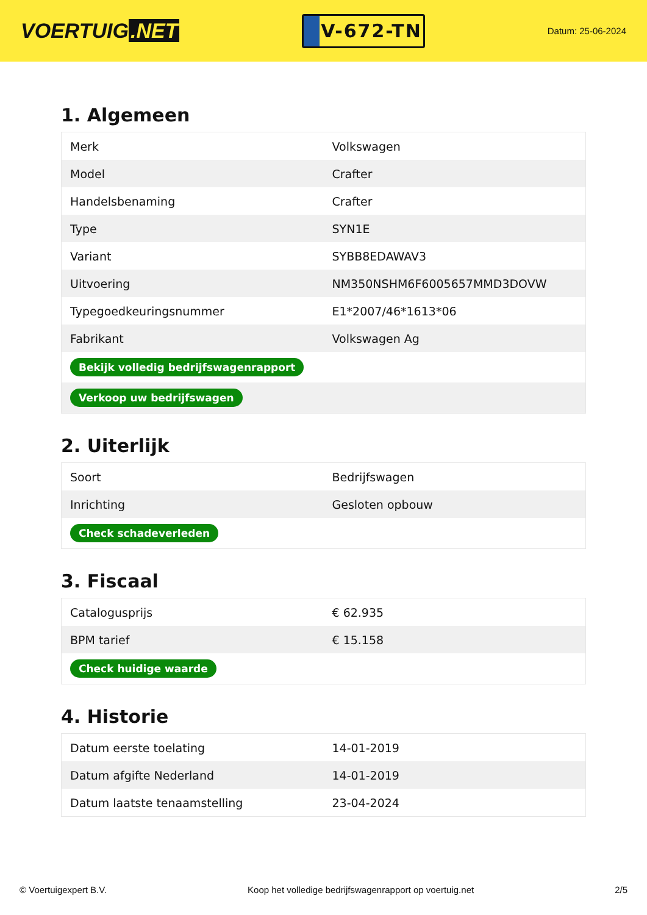VOERTUIG.NET
V-672-TN
Datum: 25-06-2024
1. Algemeen
| Merk | Volkswagen |
| Model | Crafter |
| Handelsbenaming | Crafter |
| Type | SYN1E |
| Variant | SYBB8EDAWAV3 |
| Uitvoering | NM350NSHM6F6005657MMD3DOVW |
| Typegoedkeuringsnummer | E1*2007/46*1613*06 |
| Fabrikant | Volkswagen Ag |
| Bekijk volledig bedrijfswagenrapport | |
| Verkoop uw bedrijfswagen | |
2. Uiterlijk
| Soort | Bedrijfswagen |
| Inrichting | Gesloten opbouw |
| Check schadeverleden | |
3. Fiscaal
| Catalogusprijs | € 62.935 |
| BPM tarief | € 15.158 |
| Check huidige waarde | |
4. Historie
| Datum eerste toelating | 14-01-2019 |
| Datum afgifte Nederland | 14-01-2019 |
| Datum laatste tenaamstelling | 23-04-2024 |
© Voertuigexpert B.V. Koop het volledige bedrijfswagenrapport op voertuig.net 2/5